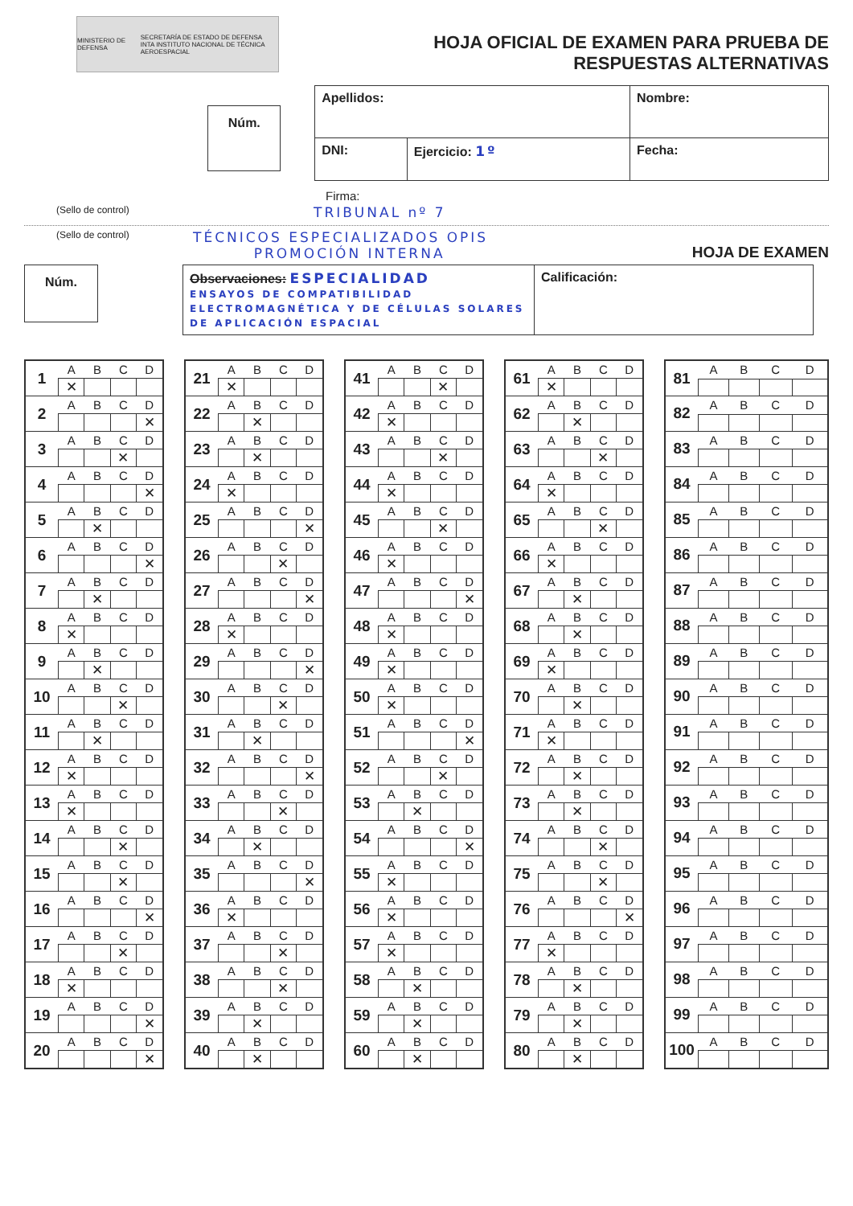MINISTERIO DE DEFENSA SECRETARÍA DE ESTADO DE DEFENSA
INTA INSTITUTO NACIONAL DE TÉCNICA AEROESPACIAL
HOJA OFICIAL DE EXAMEN PARA PRUEBA DE
RESPUESTAS ALTERNATIVAS
Núm.
| Apellidos: | | Nombre: |
| DNI: | Ejercicio: 1º | Fecha: |
Firma:
(Sello de control) TRIBUNAL nº 7
(Sello de control) TÉCNICOS ESPECIALIZADOS OPIS
PROMOCIÓN INTERNA HOJA DE EXAMEN
Núm.
| Observaciones: ESPECIALIDAD ENSAYOS DE COMPATIBILIDAD ELECTROMAGNÉTICA Y DE CÉLULAS SOLARES DE APLICACIÓN ESPACIAL | Calificación: |
| 1 | A | B | C | D |
| | ✕ | | | |
| 2 | A | B | C | D |
| | | | | ✕ |
| 3 | A | B | C | D |
| | | | ✕ | |
| 4 | A | B | C | D |
| | | | | ✕ |
| 5 | A | B | C | D |
| | | ✕ | | |
| 6 | A | B | C | D |
| | | | | ✕ |
| 7 | A | B | C | D |
| | | ✕ | | |
| 8 | A | B | C | D |
| | ✕ | | | |
| 9 | A | B | C | D |
| | | ✕ | | |
| 10 | A | B | C | D |
| | | | ✕ | |
| 11 | A | B | C | D |
| | | ✕ | | |
| 12 | A | B | C | D |
| | ✕ | | | |
| 13 | A | B | C | D |
| | ✕ | | | |
| 14 | A | B | C | D |
| | | | ✕ | |
| 15 | A | B | C | D |
| | | | ✕ | |
| 16 | A | B | C | D |
| | | | | ✕ |
| 17 | A | B | C | D |
| | | | ✕ | |
| 18 | A | B | C | D |
| | ✕ | | | |
| 19 | A | B | C | D |
| | | | | ✕ |
| 20 | A | B | C | D |
| | | | | ✕ |
| 21 | A | B | C | D |
| | ✕ | | | |
| 22 | A | B | C | D |
| | | ✕ | | |
| 23 | A | B | C | D |
| | | ✕ | | |
| 24 | A | B | C | D |
| | ✕ | | | |
| 25 | A | B | C | D |
| | | | | ✕ |
| 26 | A | B | C | D |
| | | | ✕ | |
| 27 | A | B | C | D |
| | | | | ✕ |
| 28 | A | B | C | D |
| | ✕ | | | |
| 29 | A | B | C | D |
| | | | | ✕ |
| 30 | A | B | C | D |
| | | | ✕ | |
| 31 | A | B | C | D |
| | | ✕ | | |
| 32 | A | B | C | D |
| | | | | ✕ |
| 33 | A | B | C | D |
| | | | ✕ | |
| 34 | A | B | C | D |
| | | ✕ | | |
| 35 | A | B | C | D |
| | | | | ✕ |
| 36 | A | B | C | D |
| | ✕ | | | |
| 37 | A | B | C | D |
| | | | ✕ | |
| 38 | A | B | C | D |
| | | | ✕ | |
| 39 | A | B | C | D |
| | | ✕ | | |
| 40 | A | B | C | D |
| | | ✕ | | |
| 41 | A | B | C | D |
| | | | ✕ | |
| 42 | A | B | C | D |
| | ✕ | | | |
| 43 | A | B | C | D |
| | | | ✕ | |
| 44 | A | B | C | D |
| | ✕ | | | |
| 45 | A | B | C | D |
| | | | ✕ | |
| 46 | A | B | C | D |
| | ✕ | | | |
| 47 | A | B | C | D |
| | | | | ✕ |
| 48 | A | B | C | D |
| | ✕ | | | |
| 49 | A | B | C | D |
| | ✕ | | | |
| 50 | A | B | C | D |
| | ✕ | | | |
| 51 | A | B | C | D |
| | | | | ✕ |
| 52 | A | B | C | D |
| | | | ✕ | |
| 53 | A | B | C | D |
| | | ✕ | | |
| 54 | A | B | C | D |
| | | | | ✕ |
| 55 | A | B | C | D |
| | ✕ | | | |
| 56 | A | B | C | D |
| | ✕ | | | |
| 57 | A | B | C | D |
| | ✕ | | | |
| 58 | A | B | C | D |
| | | ✕ | | |
| 59 | A | B | C | D |
| | | ✕ | | |
| 60 | A | B | C | D |
| | | ✕ | | |
| 61 | A | B | C | D |
| | ✕ | | | |
| 62 | A | B | C | D |
| | | ✕ | | |
| 63 | A | B | C | D |
| | | | ✕ | |
| 64 | A | B | C | D |
| | ✕ | | | |
| 65 | A | B | C | D |
| | | | ✕ | |
| 66 | A | B | C | D |
| | ✕ | | | |
| 67 | A | B | C | D |
| | | ✕ | | |
| 68 | A | B | C | D |
| | | ✕ | | |
| 69 | A | B | C | D |
| | ✕ | | | |
| 70 | A | B | C | D |
| | | ✕ | | |
| 71 | A | B | C | D |
| | ✕ | | | |
| 72 | A | B | C | D |
| | | ✕ | | |
| 73 | A | B | C | D |
| | | ✕ | | |
| 74 | A | B | C | D |
| | | | ✕ | |
| 75 | A | B | C | D |
| | | | ✕ | |
| 76 | A | B | C | D |
| | | | | ✕ |
| 77 | A | B | C | D |
| | ✕ | | | |
| 78 | A | B | C | D |
| | | ✕ | | |
| 79 | A | B | C | D |
| | | ✕ | | |
| 80 | A | B | C | D |
| | | ✕ | | |
| 81 | A | B | C | D |
| 82 | A | B | C | D |
| 83 | A | B | C | D |
| 84 | A | B | C | D |
| 85 | A | B | C | D |
| 86 | A | B | C | D |
| 87 | A | B | C | D |
| 88 | A | B | C | D |
| 89 | A | B | C | D |
| 90 | A | B | C | D |
| 91 | A | B | C | D |
| 92 | A | B | C | D |
| 93 | A | B | C | D |
| 94 | A | B | C | D |
| 95 | A | B | C | D |
| 96 | A | B | C | D |
| 97 | A | B | C | D |
| 98 | A | B | C | D |
| 99 | A | B | C | D |
| 100 | A | B | C | D |